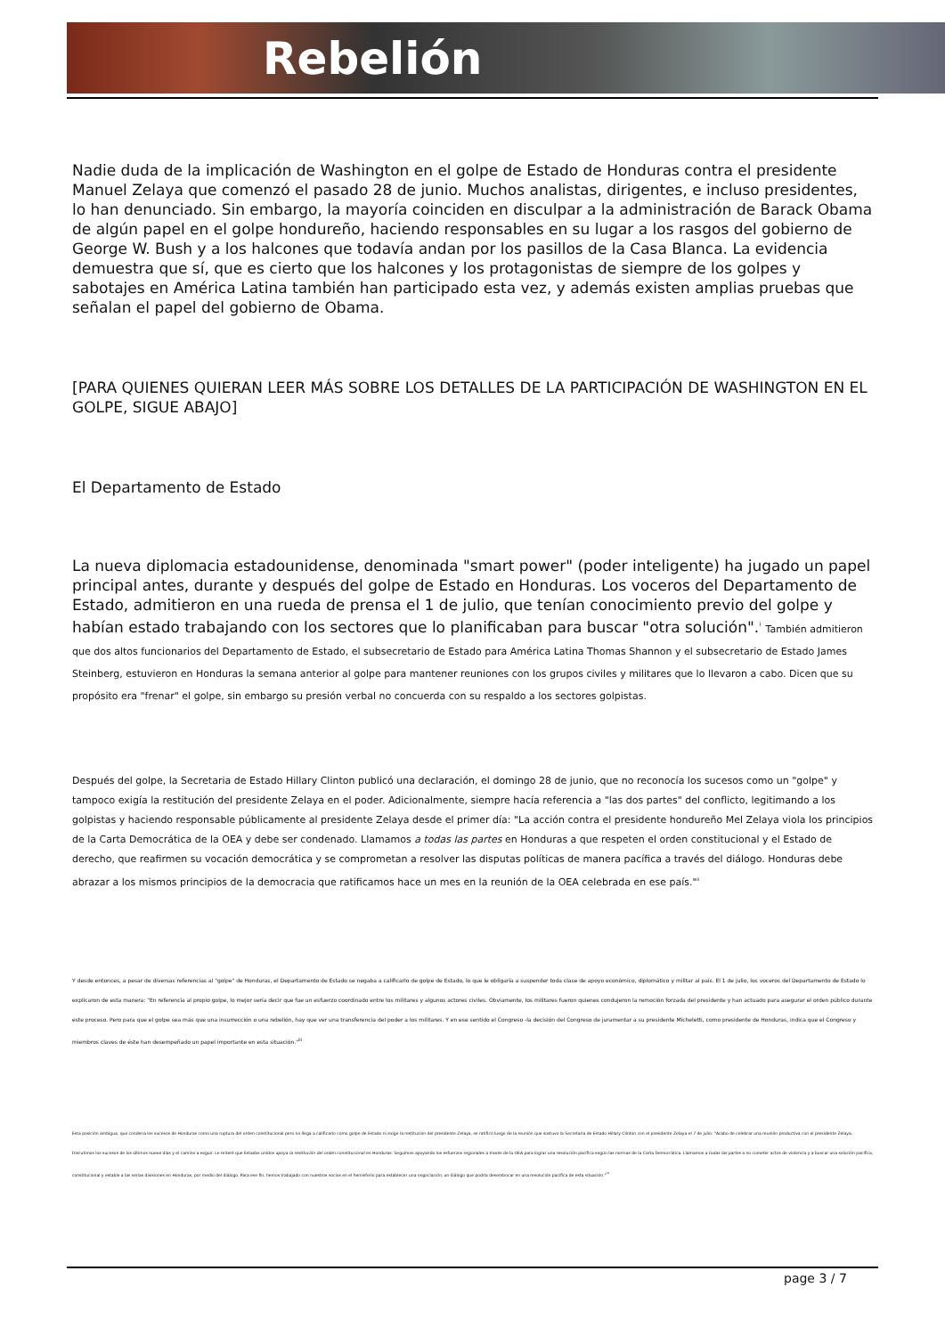Rebelión
Nadie duda de la implicación de Washington en el golpe de Estado de Honduras contra el presidente Manuel Zelaya que comenzó el pasado 28 de junio. Muchos analistas, dirigentes, e incluso presidentes, lo han denunciado. Sin embargo, la mayoría coinciden en disculpar a la administración de Barack Obama de algún papel en el golpe hondureño, haciendo responsables en su lugar a los rasgos del gobierno de George W. Bush y a los halcones que todavía andan por los pasillos de la Casa Blanca. La evidencia demuestra que sí, que es cierto que los halcones y los protagonistas de siempre de los golpes y sabotajes en América Latina también han participado esta vez, y además existen amplias pruebas que señalan el papel del gobierno de Obama.
[PARA QUIENES QUIERAN LEER MÁS SOBRE LOS DETALLES DE LA PARTICIPACIÓN DE WASHINGTON EN EL GOLPE, SIGUE ABAJO]
El Departamento de Estado
La nueva diplomacia estadounidense, denominada "smart power" (poder inteligente) ha jugado un papel principal antes, durante y después del golpe de Estado en Honduras. Los voceros del Departamento de Estado, admitieron en una rueda de prensa el 1 de julio, que tenían conocimiento previo del golpe y habían estado trabajando con los sectores que lo planificaban para buscar "otra solución".<sup>i</sup> También admitieron que dos altos funcionarios del Departamento de Estado, el subsecretario de Estado para América Latina Thomas Shannon y el subsecretario de Estado James Steinberg, estuvieron en Honduras la semana anterior al golpe para mantener reuniones con los grupos civiles y militares que lo llevaron a cabo. Dicen que su propósito era "frenar" el golpe, sin embargo su presión verbal no concuerda con su respaldo a los sectores golpistas.
Después del golpe, la Secretaria de Estado Hillary Clinton publicó una declaración, el domingo 28 de junio, que no reconocía los sucesos como un "golpe" y tampoco exigía la restitución del presidente Zelaya en el poder. Adicionalmente, siempre hacía referencia a "las dos partes" del conflicto, legitimando a los golpistas y haciendo responsable públicamente al presidente Zelaya desde el primer día: "La acción contra el presidente hondureño Mel Zelaya viola los principios de la Carta Democrática de la OEA y debe ser condenado. Llamamos a todas las partes en Honduras a que respeten el orden constitucional y el Estado de derecho, que reafirmen su vocación democrática y se comprometan a resolver las disputas políticas de manera pacífica a través del diálogo. Honduras debe abrazar a los mismos principios de la democracia que ratificamos hace un mes en la reunión de la OEA celebrada en ese país."<sup>ii</sup>
Y desde entonces, a pesar de diversas referencias al "golpe" de Honduras, el Departamento de Estado se negaba a calificarlo de golpe de Estado, lo que le obligaría a suspender toda clase de apoyo económico, diplomático y militar al país. El 1 de julio, los voceros del Departamento de Estado lo explicaron de esta manera: "En referencia al propio golpe, lo mejor sería decir que fue un esfuerzo coordinado entre los militares y algunos actores civiles. Obviamente, los militares fueron quienes condujeron la remoción forzada del presidente y han actuado para asegurar el orden público durante este proceso. Pero para que el golpe sea más que una insurrección o una rebelión, hay que ver una transferencia del poder a los militares. Y en ese sentido el Congreso -la decisión del Congreso de juramentar a su presidente Micheletti, como presidente de Honduras, indica que el Congreso y miembros claves de éste han desempeñado un papel importante en esta situación."<sup>iii</sup>
Esta posición ambigua, que condena los sucesos de Honduras como una ruptura del orden constitucional pero no llega a calificarlo como golpe de Estado ni exige la restitución del presidente Zelaya, se ratificó luego de la reunión que sostuvo la Secretaria de Estado Hillary Clinton con el presidente Zelaya el 7 de julio: "Acabo de celebrar una reunión productiva con el presidente Zelaya. Discutimos los sucesos de los últimos nueve días y el camino a seguir. Le reiteré que Estados unidos apoya la restitución del orden constitucional en Honduras. Seguimos apoyando los esfuerzos regionales a través de la OEA para lograr una resolución pacífica según las normas de la Carta Democrática. Llamamos a todas las partes a no cometer actos de violencia y a buscar una solución pacífica, constitucional y estable a las serias divisiones en Honduras, por medio del diálogo. Para ese fin, hemos trabajado con nuestros socios en el hemisferio para establecer una negociación, un diálogo que podría desembocar en una resolución pacífica de esta situación."<sup>iv</sup>
page 3 / 7